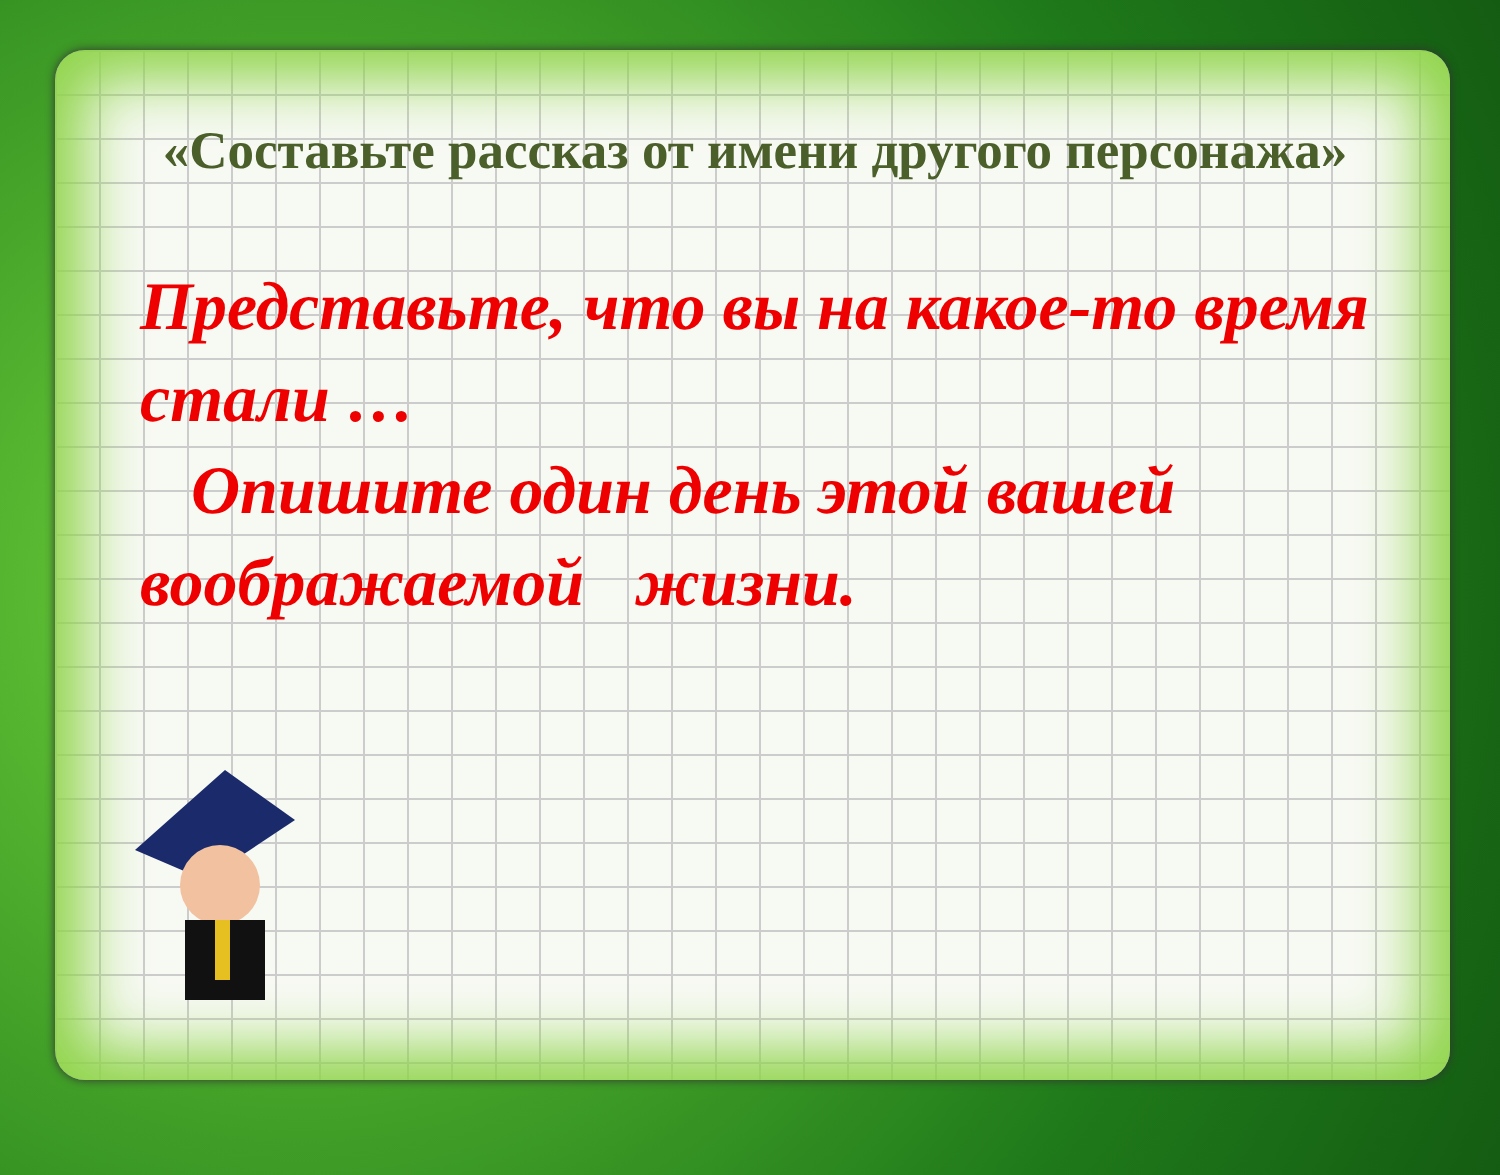«Составьте рассказ от имени другого персонажа»
Представьте, что вы на какое-то время стали …
Опишите один день этой вашей воображаемой жизни.